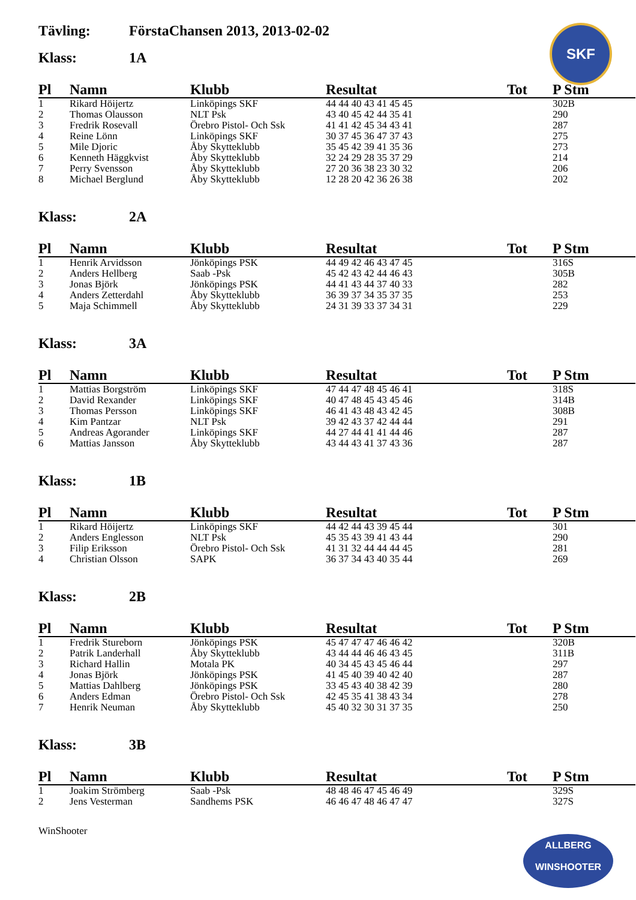SKF
Tävling: FörstaChansen 2013, 2013-02-02
Klass: 1A
| Pl | Namn | Klubb | Resultat | Tot | P Stm |
| --- | --- | --- | --- | --- | --- |
| 1 | Rikard Höijertz | Linköpings SKF | 44 44 40 43 41 45 45 | | 302B |
| 2 | Thomas Olausson | NLT Psk | 43 40 45 42 44 35 41 | | 290 |
| 3 | Fredrik Rosevall | Örebro Pistol- Och Ssk | 41 41 42 45 34 43 41 | | 287 |
| 4 | Reine Lönn | Linköpings SKF | 30 37 45 36 47 37 43 | | 275 |
| 5 | Mile Djoric | Åby Skytteklubb | 35 45 42 39 41 35 36 | | 273 |
| 6 | Kenneth Häggkvist | Åby Skytteklubb | 32 24 29 28 35 37 29 | | 214 |
| 7 | Perry Svensson | Åby Skytteklubb | 27 20 36 38 23 30 32 | | 206 |
| 8 | Michael Berglund | Åby Skytteklubb | 12 28 20 42 36 26 38 | | 202 |
Klass: 2A
| Pl | Namn | Klubb | Resultat | Tot | P Stm |
| --- | --- | --- | --- | --- | --- |
| 1 | Henrik Arvidsson | Jönköpings PSK | 44 49 42 46 43 47 45 | | 316S |
| 2 | Anders Hellberg | Saab -Psk | 45 42 43 42 44 46 43 | | 305B |
| 3 | Jonas Björk | Jönköpings PSK | 44 41 43 44 37 40 33 | | 282 |
| 4 | Anders Zetterdahl | Åby Skytteklubb | 36 39 37 34 35 37 35 | | 253 |
| 5 | Maja Schimmell | Åby Skytteklubb | 24 31 39 33 37 34 31 | | 229 |
Klass: 3A
| Pl | Namn | Klubb | Resultat | Tot | P Stm |
| --- | --- | --- | --- | --- | --- |
| 1 | Mattias Borgström | Linköpings SKF | 47 44 47 48 45 46 41 | | 318S |
| 2 | David Rexander | Linköpings SKF | 40 47 48 45 43 45 46 | | 314B |
| 3 | Thomas Persson | Linköpings SKF | 46 41 43 48 43 42 45 | | 308B |
| 4 | Kim Pantzar | NLT Psk | 39 42 43 37 42 44 44 | | 291 |
| 5 | Andreas Agorander | Linköpings SKF | 44 27 44 41 41 44 46 | | 287 |
| 6 | Mattias Jansson | Åby Skytteklubb | 43 44 43 41 37 43 36 | | 287 |
Klass: 1B
| Pl | Namn | Klubb | Resultat | Tot | P Stm |
| --- | --- | --- | --- | --- | --- |
| 1 | Rikard Höijertz | Linköpings SKF | 44 42 44 43 39 45 44 | | 301 |
| 2 | Anders Englesson | NLT Psk | 45 35 43 39 41 43 44 | | 290 |
| 3 | Filip Eriksson | Örebro Pistol- Och Ssk | 41 31 32 44 44 44 45 | | 281 |
| 4 | Christian Olsson | SAPK | 36 37 34 43 40 35 44 | | 269 |
Klass: 2B
| Pl | Namn | Klubb | Resultat | Tot | P Stm |
| --- | --- | --- | --- | --- | --- |
| 1 | Fredrik Stureborn | Jönköpings PSK | 45 47 47 47 46 46 42 | | 320B |
| 2 | Patrik Landerhall | Åby Skytteklubb | 43 44 44 46 46 43 45 | | 311B |
| 3 | Richard Hallin | Motala PK | 40 34 45 43 45 46 44 | | 297 |
| 4 | Jonas Björk | Jönköpings PSK | 41 45 40 39 40 42 40 | | 287 |
| 5 | Mattias Dahlberg | Jönköpings PSK | 33 45 43 40 38 42 39 | | 280 |
| 6 | Anders Edman | Örebro Pistol- Och Ssk | 42 45 35 41 38 43 34 | | 278 |
| 7 | Henrik Neuman | Åby Skytteklubb | 45 40 32 30 31 37 35 | | 250 |
Klass: 3B
| Pl | Namn | Klubb | Resultat | Tot | P Stm |
| --- | --- | --- | --- | --- | --- |
| 1 | Joakim Strömberg | Saab -Psk | 48 48 46 47 45 46 49 | | 329S |
| 2 | Jens Vesterman | Sandhems PSK | 46 46 47 48 46 47 47 | | 327S |
WinShooter
ALLBERG
WINSHOOTER